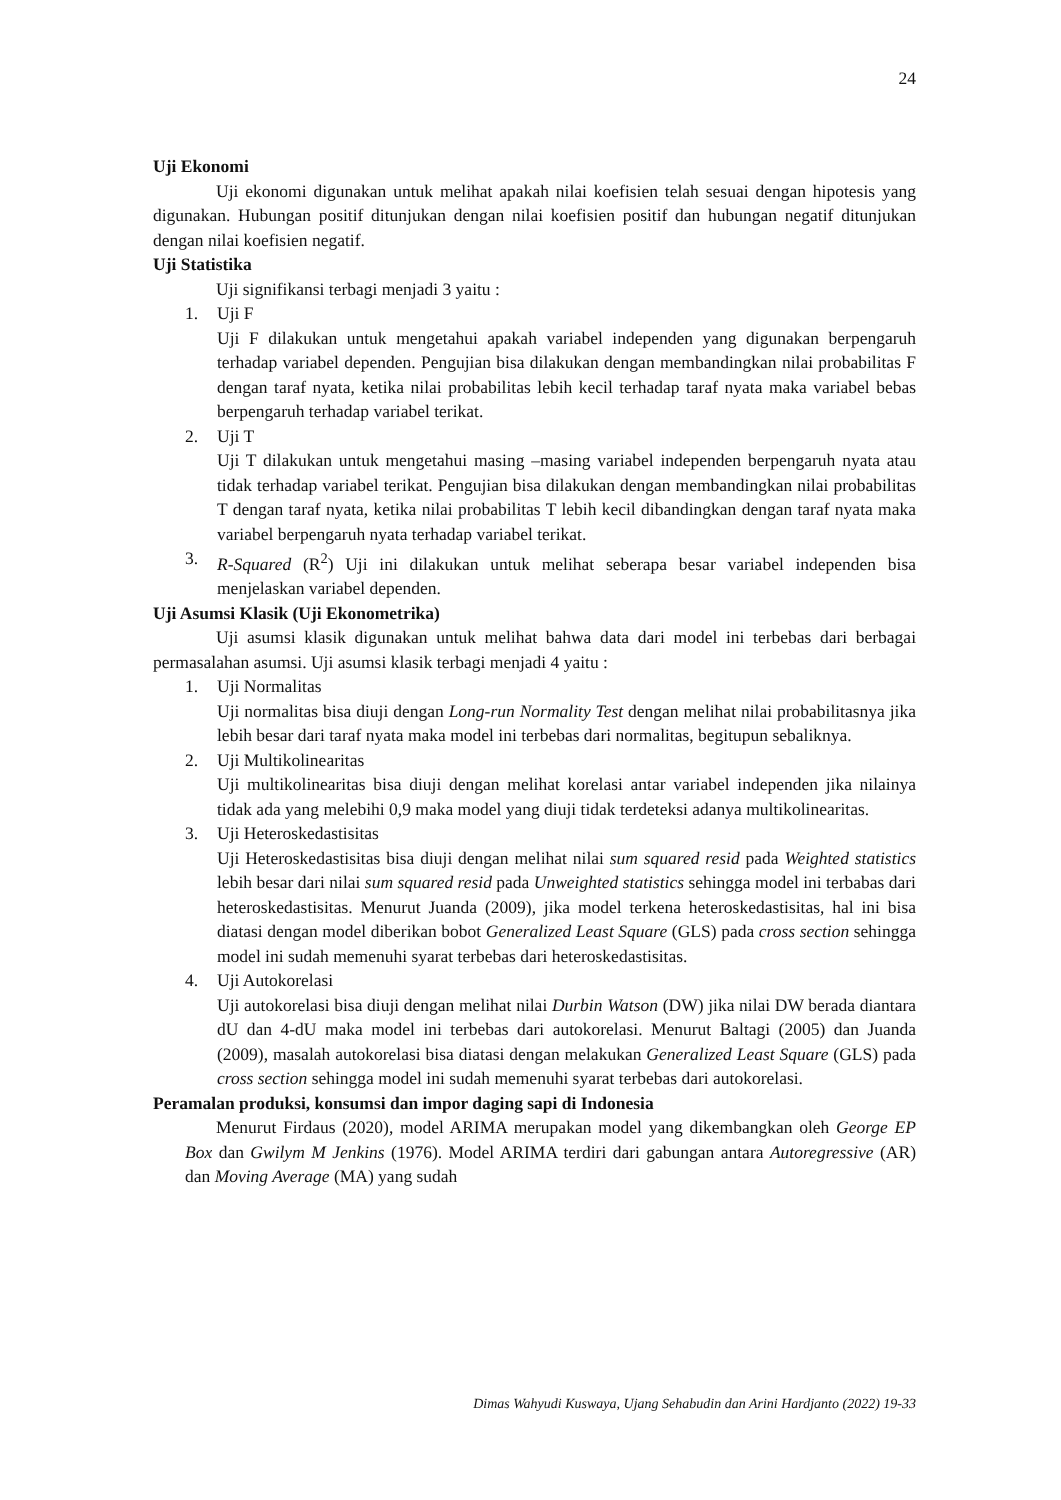24
Uji Ekonomi
Uji ekonomi digunakan untuk melihat apakah nilai koefisien telah sesuai dengan hipotesis yang digunakan. Hubungan positif ditunjukan dengan nilai koefisien positif dan hubungan negatif ditunjukan dengan nilai koefisien negatif.
Uji Statistika
Uji signifikansi terbagi menjadi 3 yaitu :
1. Uji F
Uji F dilakukan untuk mengetahui apakah variabel independen yang digunakan berpengaruh terhadap variabel dependen. Pengujian bisa dilakukan dengan membandingkan nilai probabilitas F dengan taraf nyata, ketika nilai probabilitas lebih kecil terhadap taraf nyata maka variabel bebas berpengaruh terhadap variabel terikat.
2. Uji T
Uji T dilakukan untuk mengetahui masing –masing variabel independen berpengaruh nyata atau tidak terhadap variabel terikat. Pengujian bisa dilakukan dengan membandingkan nilai probabilitas T dengan taraf nyata, ketika nilai probabilitas T lebih kecil dibandingkan dengan taraf nyata maka variabel berpengaruh nyata terhadap variabel terikat.
3. R-Squared (R<sup>2</sup>) Uji ini dilakukan untuk melihat seberapa besar variabel independen bisa menjelaskan variabel dependen.
Uji Asumsi Klasik (Uji Ekonometrika)
Uji asumsi klasik digunakan untuk melihat bahwa data dari model ini terbebas dari berbagai permasalahan asumsi. Uji asumsi klasik terbagi menjadi 4 yaitu :
1. Uji Normalitas
Uji normalitas bisa diuji dengan Long-run Normality Test dengan melihat nilai probabilitasnya jika lebih besar dari taraf nyata maka model ini terbebas dari normalitas, begitupun sebaliknya.
2. Uji Multikolinearitas
Uji multikolinearitas bisa diuji dengan melihat korelasi antar variabel independen jika nilainya tidak ada yang melebihi 0,9 maka model yang diuji tidak terdeteksi adanya multikolinearitas.
3. Uji Heteroskedastisitas
Uji Heteroskedastisitas bisa diuji dengan melihat nilai sum squared resid pada Weighted statistics lebih besar dari nilai sum squared resid pada Unweighted statistics sehingga model ini terbabas dari heteroskedastisitas. Menurut Juanda (2009), jika model terkena heteroskedastisitas, hal ini bisa diatasi dengan model diberikan bobot Generalized Least Square (GLS) pada cross section sehingga model ini sudah memenuhi syarat terbebas dari heteroskedastisitas.
4. Uji Autokorelasi
Uji autokorelasi bisa diuji dengan melihat nilai Durbin Watson (DW) jika nilai DW berada diantara dU dan 4-dU maka model ini terbebas dari autokorelasi. Menurut Baltagi (2005) dan Juanda (2009), masalah autokorelasi bisa diatasi dengan melakukan Generalized Least Square (GLS) pada cross section sehingga model ini sudah memenuhi syarat terbebas dari autokorelasi.
Peramalan produksi, konsumsi dan impor daging sapi di Indonesia
Menurut Firdaus (2020), model ARIMA merupakan model yang dikembangkan oleh George EP Box dan Gwilym M Jenkins (1976). Model ARIMA terdiri dari gabungan antara Autoregressive (AR) dan Moving Average (MA) yang sudah
Dimas Wahyudi Kuswaya, Ujang Sehabudin dan Arini Hardjanto (2022) 19-33